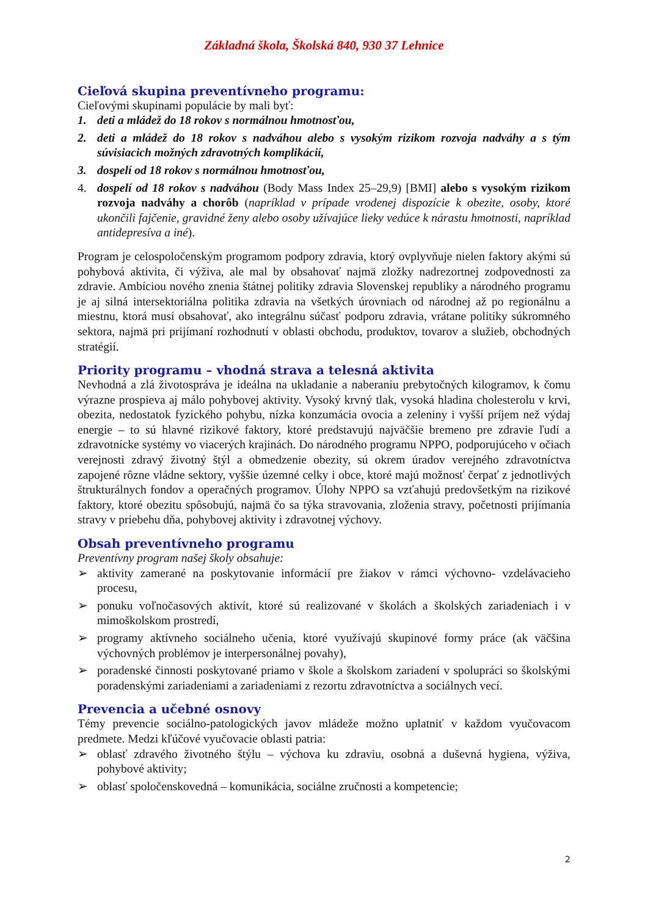Základná škola, Školská 840, 930 37 Lehnice
Cieľová skupina preventívneho programu:
Cieľovými skupinami populácie by mali byť:
1. deti a mládež do 18 rokov s normálnou hmotnosťou,
2. deti a mládež do 18 rokov s nadváhou alebo s vysokým rizikom rozvoja nadváhy a s tým súvisiacich možných zdravotných komplikácií,
3. dospelí od 18 rokov s normálnou hmotnosťou,
4. dospelí od 18 rokov s nadváhou (Body Mass Index 25–29,9) [BMI] alebo s vysokým rizikom rozvoja nadváhy a chorôb (napríklad v prípade vrodenej dispozície k obezite, osoby, ktoré ukončili fajčenie, gravidné ženy alebo osoby užívajúce lieky vedúce k nárastu hmotnosti, napríklad antidepresíva a iné).
Program je celospoločenským programom podpory zdravia, ktorý ovplyvňuje nielen faktory akými sú pohybová aktivita, či výživa, ale mal by obsahovať najmä zložky nadrezortnej zodpovednosti za zdravie. Ambíciou nového znenia štátnej politiky zdravia Slovenskej republiky a národného programu je aj silná intersektoriálna politika zdravia na všetkých úrovniach od národnej až po regionálnu a miestnu, ktorá musí obsahovať, ako integrálnu súčasť podporu zdravia, vrátane politiky súkromného sektora, najmä pri prijímaní rozhodnutí v oblasti obchodu, produktov, tovarov a služieb, obchodných stratégií.
Priority programu – vhodná strava a telesná aktivita
Nevhodná a zlá životospráva je ideálna na ukladanie a naberaniu prebytočných kilogramov, k čomu výrazne prospieva aj málo pohybovej aktivity. Vysoký krvný tlak, vysoká hladina cholesterolu v krvi, obezita, nedostatok fyzického pohybu, nízka konzumácia ovocia a zeleniny i vyšší príjem než výdaj energie – to sú hlavné rizikové faktory, ktoré predstavujú najväčšie bremeno pre zdravie ľudí a zdravotnícke systémy vo viacerých krajinách. Do národného programu NPPO, podporujúceho v očiach verejnosti zdravý životný štýl a obmedzenie obezity, sú okrem úradov verejného zdravotníctva zapojené rôzne vládne sektory, vyššie územné celky i obce, ktoré majú možnosť čerpať z jednotlivých štrukturálnych fondov a operačných programov. Úlohy NPPO sa vzťahujú predovšetkým na rizikové faktory, ktoré obezitu spôsobujú, najmä čo sa týka stravovania, zloženia stravy, početnosti prijímania stravy v priebehu dňa, pohybovej aktivity i zdravotnej výchovy.
Obsah preventívneho programu
Preventívny program našej školy obsahuje:
➢ aktivity zamerané na poskytovanie informácií pre žiakov v rámci výchovno- vzdelávacieho procesu,
➢ ponuku voľnočasových aktivít, ktoré sú realizované v školách a školských zariadeniach i v mimoškolskom prostredí,
➢ programy aktívneho sociálneho učenia, ktoré využívajú skupinové formy práce (ak väčšina výchovných problémov je interpersonálnej povahy),
➢ poradenské činnosti poskytované priamo v škole a školskom zariadení v spolupráci so školskými poradenskými zariadeniami a zariadeniami z rezortu zdravotníctva a sociálnych vecí.
Prevencia a učebné osnovy
Témy prevencie sociálno-patologických javov mládeže možno uplatniť v každom vyučovacom predmete. Medzi kľúčové vyučovacie oblasti patria:
➢ oblasť zdravého životného štýlu – výchova ku zdraviu, osobná a duševná hygiena, výživa, pohybové aktivity;
➢ oblasť spoločenskovedná – komunikácia, sociálne zručnosti a kompetencie;
2